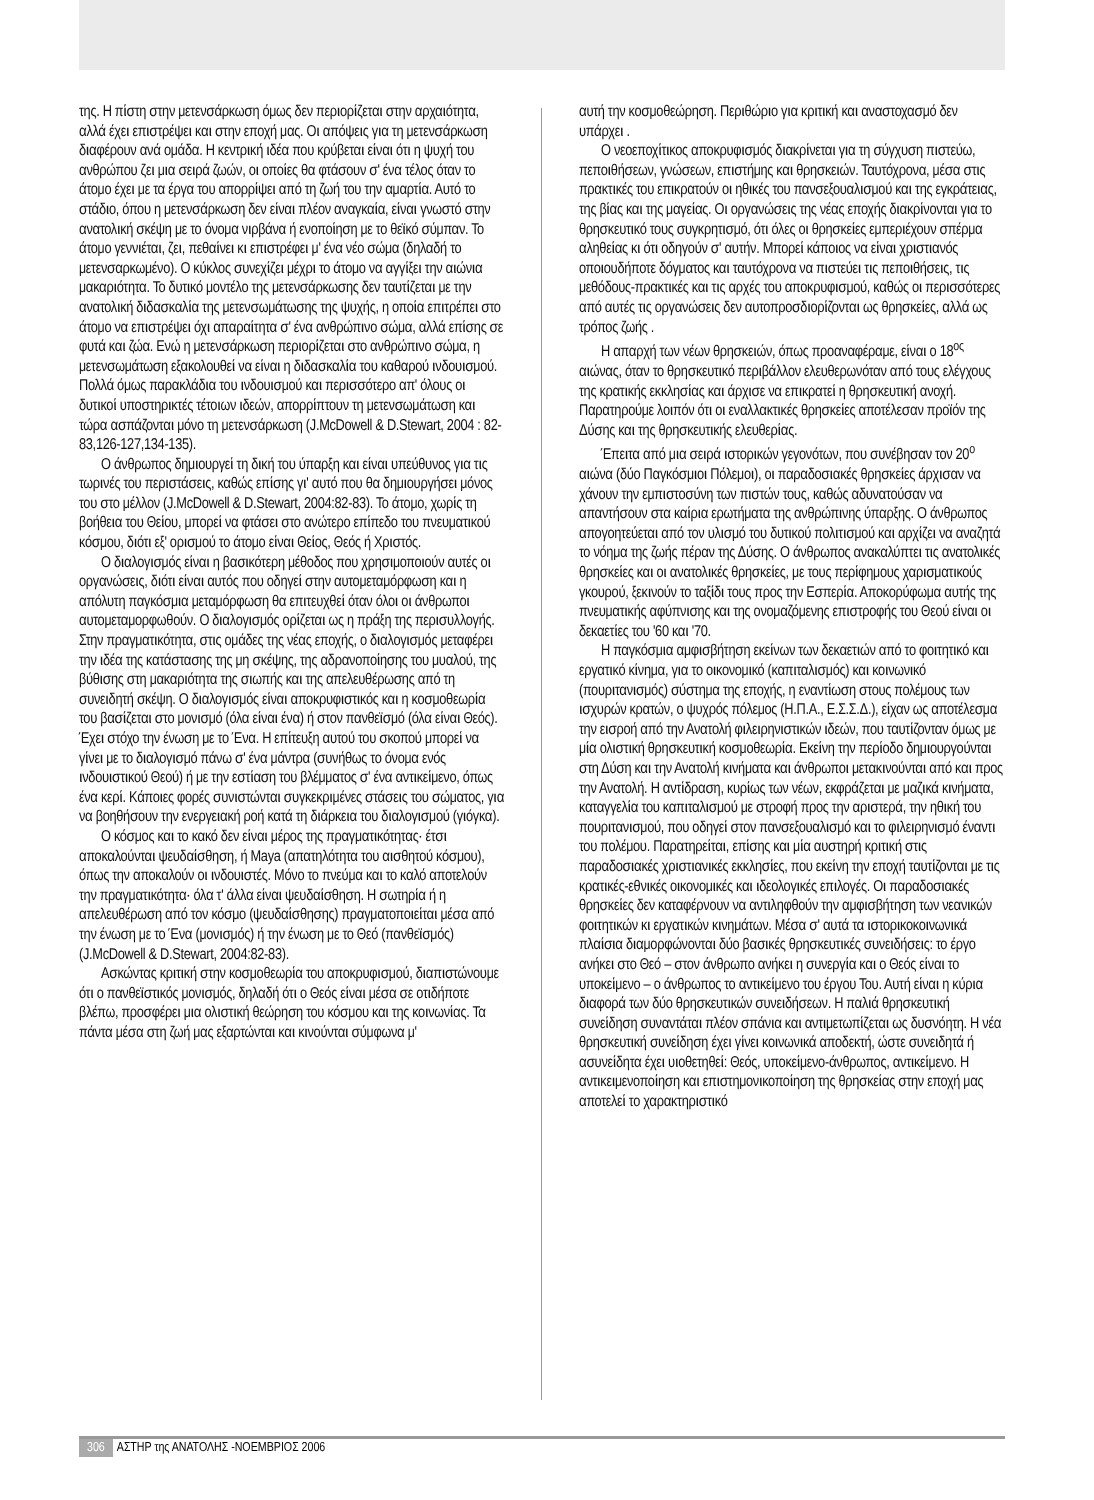της. Η πίστη στην μετενσάρκωση όμως δεν περιορίζεται στην αρχαιότητα, αλλά έχει επιστρέψει και στην εποχή μας. Οι απόψεις για τη μετενσάρκωση διαφέρουν ανά ομάδα. Η κεντρική ιδέα που κρύβεται είναι ότι η ψυχή του ανθρώπου ζει μια σειρά ζωών, οι οποίες θα φτάσουν σ' ένα τέλος όταν το άτομο έχει με τα έργα του απορρίψει από τη ζωή του την αμαρτία. Αυτό το στάδιο, όπου η μετενσάρκωση δεν είναι πλέον αναγκαία, είναι γνωστό στην ανατολική σκέψη με το όνομα νιρβάνα ή ενοποίηση με το θεϊκό σύμπαν. Το άτομο γεννιέται, ζει, πεθαίνει κι επιστρέφει μ' ένα νέο σώμα (δηλαδή το μετενσαρκωμένο). Ο κύκλος συνεχίζει μέχρι το άτομο να αγγίξει την αιώνια μακαριότητα. Το δυτικό μοντέλο της μετενσάρκωσης δεν ταυτίζεται με την ανατολική διδασκαλία της μετενσωμάτωσης της ψυχής, η οποία επιτρέπει στο άτομο να επιστρέψει όχι απαραίτητα σ' ένα ανθρώπινο σώμα, αλλά επίσης σε φυτά και ζώα. Ενώ η μετενσάρκωση περιορίζεται στο ανθρώπινο σώμα, η μετενσωμάτωση εξακολουθεί να είναι η διδασκαλία του καθαρού ινδουισμού. Πολλά όμως παρακλάδια του ινδουισμού και περισσότερο απ' όλους οι δυτικοί υποστηρικτές τέτοιων ιδεών, απορρίπτουν τη μετενσωμάτωση και τώρα ασπάζονται μόνο τη μετενσάρκωση (J.McDowell & D.Stewart, 2004 : 82-83,126-127,134-135).
Ο άνθρωπος δημιουργεί τη δική του ύπαρξη και είναι υπεύθυνος για τις τωρινές του περιστάσεις, καθώς επίσης γι' αυτό που θα δημιουργήσει μόνος του στο μέλλον (J.McDowell & D.Stewart, 2004:82-83). Το άτομο, χωρίς τη βοήθεια του Θείου, μπορεί να φτάσει στο ανώτερο επίπεδο του πνευματικού κόσμου, διότι εξ' ορισμού το άτομο είναι Θείος, Θεός ή Χριστός.
Ο διαλογισμός είναι η βασικότερη μέθοδος που χρησιμοποιούν αυτές οι οργανώσεις, διότι είναι αυτός που οδηγεί στην αυτομεταμόρφωση και η απόλυτη παγκόσμια μεταμόρφωση θα επιτευχθεί όταν όλοι οι άνθρωποι αυτομεταμορφωθούν. Ο διαλογισμός ορίζεται ως η πράξη της περισυλλογής. Στην πραγματικότητα, στις ομάδες της νέας εποχής, ο διαλογισμός μεταφέρει την ιδέα της κατάστασης της μη σκέψης, της αδρανοποίησης του μυαλού, της βύθισης στη μακαριότητα της σιωπής και της απελευθέρωσης από τη συνειδητή σκέψη. Ο διαλογισμός είναι αποκρυφιστικός και η κοσμοθεωρία του βασίζεται στο μονισμό (όλα είναι ένα) ή στον πανθεϊσμό (όλα είναι Θεός). Έχει στόχο την ένωση με το Ένα. Η επίτευξη αυτού του σκοπού μπορεί να γίνει με το διαλογισμό πάνω σ' ένα μάντρα (συνήθως το όνομα ενός ινδουιστικού Θεού) ή με την εστίαση του βλέμματος σ' ένα αντικείμενο, όπως ένα κερί. Κάποιες φορές συνιστώνται συγκεκριμένες στάσεις του σώματος, για να βοηθήσουν την ενεργειακή ροή κατά τη διάρκεια του διαλογισμού (γιόγκα).
Ο κόσμος και το κακό δεν είναι μέρος της πραγματικότητας· έτσι αποκαλούνται ψευδαίσθηση, ή Maya (απατηλότητα του αισθητού κόσμου), όπως την αποκαλούν οι ινδουιστές. Μόνο το πνεύμα και το καλό αποτελούν την πραγματικότητα· όλα τ' άλλα είναι ψευδαίσθηση. Η σωτηρία ή η απελευθέρωση από τον κόσμο (ψευδαίσθησης) πραγματοποιείται μέσα από την ένωση με το Ένα (μονισμός) ή την ένωση με το Θεό (πανθεϊσμός) (J.McDowell & D.Stewart, 2004:82-83).
Ασκώντας κριτική στην κοσμοθεωρία του αποκρυφισμού, διαπιστώνουμε ότι ο πανθεϊστικός μονισμός, δηλαδή ότι ο Θεός είναι μέσα σε οτιδήποτε βλέπω, προσφέρει μια ολιστική θεώρηση του κόσμου και της κοινωνίας. Τα πάντα μέσα στη ζωή μας εξαρτώνται και κινούνται σύμφωνα μ'
αυτή την κοσμοθεώρηση. Περιθώριο για κριτική και αναστοχασμό δεν υπάρχει .
Ο νεοεποχίτικος αποκρυφισμός διακρίνεται για τη σύγχυση πιστεύω, πεποιθήσεων, γνώσεων, επιστήμης και θρησκειών. Ταυτόχρονα, μέσα στις πρακτικές του επικρατούν οι ηθικές του πανσεξουαλισμού και της εγκράτειας, της βίας και της μαγείας. Οι οργανώσεις της νέας εποχής διακρίνονται για το θρησκευτικό τους συγκρητισμό, ότι όλες οι θρησκείες εμπεριέχουν σπέρμα αληθείας κι ότι οδηγούν σ' αυτήν. Μπορεί κάποιος να είναι χριστιανός οποιουδήποτε δόγματος και ταυτόχρονα να πιστεύει τις πεποιθήσεις, τις μεθόδους-πρακτικές και τις αρχές του αποκρυφισμού, καθώς οι περισσότερες από αυτές τις οργανώσεις δεν αυτοπροσδιορίζονται ως θρησκείες, αλλά ως τρόπος ζωής .
Η απαρχή των νέων θρησκειών, όπως προαναφέραμε, είναι ο 18<sup>ος</sup> αιώνας, όταν το θρησκευτικό περιβάλλον ελευθερωνόταν από τους ελέγχους της κρατικής εκκλησίας και άρχισε να επικρατεί η θρησκευτική ανοχή. Παρατηρούμε λοιπόν ότι οι εναλλακτικές θρησκείες αποτέλεσαν προϊόν της Δύσης και της θρησκευτικής ελευθερίας.
Έπειτα από μια σειρά ιστορικών γεγονότων, που συνέβησαν τον 20<sup>ο</sup> αιώνα (δύο Παγκόσμιοι Πόλεμοι), οι παραδοσιακές θρησκείες άρχισαν να χάνουν την εμπιστοσύνη των πιστών τους, καθώς αδυνατούσαν να απαντήσουν στα καίρια ερωτήματα της ανθρώπινης ύπαρξης. Ο άνθρωπος απογοητεύεται από τον υλισμό του δυτικού πολιτισμού και αρχίζει να αναζητά το νόημα της ζωής πέραν της Δύσης. Ο άνθρωπος ανακαλύπτει τις ανατολικές θρησκείες και οι ανατολικές θρησκείες, με τους περίφημους χαρισματικούς γκουρού, ξεκινούν το ταξίδι τους προς την Εσπερία. Αποκορύφωμα αυτής της πνευματικής αφύπνισης και της ονομαζόμενης επιστροφής του Θεού είναι οι δεκαετίες του '60 και '70.
Η παγκόσμια αμφισβήτηση εκείνων των δεκαετιών από το φοιτητικό και εργατικό κίνημα, για το οικονομικό (καπιταλισμός) και κοινωνικό (πουριτανισμός) σύστημα της εποχής, η εναντίωση στους πολέμους των ισχυρών κρατών, ο ψυχρός πόλεμος (Η.Π.Α., Ε.Σ.Σ.Δ.), είχαν ως αποτέλεσμα την εισροή από την Ανατολή φιλειρηνιστικών ιδεών, που ταυτίζονταν όμως με μία ολιστική θρησκευτική κοσμοθεωρία. Εκείνη την περίοδο δημιουργούνται στη Δύση και την Ανατολή κινήματα και άνθρωποι μετακινούνται από και προς την Ανατολή. Η αντίδραση, κυρίως των νέων, εκφράζεται με μαζικά κινήματα, καταγγελία του καπιταλισμού με στροφή προς την αριστερά, την ηθική του πουριτανισμού, που οδηγεί στον πανσεξουαλισμό και το φιλειρηνισμό έναντι του πολέμου. Παρατηρείται, επίσης και μία αυστηρή κριτική στις παραδοσιακές χριστιανικές εκκλησίες, που εκείνη την εποχή ταυτίζονται με τις κρατικές-εθνικές οικονομικές και ιδεολογικές επιλογές. Οι παραδοσιακές θρησκείες δεν καταφέρνουν να αντιληφθούν την αμφισβήτηση των νεανικών φοιτητικών κι εργατικών κινημάτων. Μέσα σ' αυτά τα ιστορικοκοινωνικά πλαίσια διαμορφώνονται δύο βασικές θρησκευτικές συνειδήσεις: το έργο ανήκει στο Θεό – στον άνθρωπο ανήκει η συνεργία και ο Θεός είναι το υποκείμενο – ο άνθρωπος το αντικείμενο του έργου Του. Αυτή είναι η κύρια διαφορά των δύο θρησκευτικών συνειδήσεων. Η παλιά θρησκευτική συνείδηση συναντάται πλέον σπάνια και αντιμετωπίζεται ως δυσνόητη. Η νέα θρησκευτική συνείδηση έχει γίνει κοινωνικά αποδεκτή, ώστε συνειδητά ή ασυνείδητα έχει υιοθετηθεί: Θεός, υποκείμενο-άνθρωπος, αντικείμενο. Η αντικειμενοποίηση και επιστημονικοποίηση της θρησκείας στην εποχή μας αποτελεί το χαρακτηριστικό
306 ΑΣΤΗΡ της ΑΝΑΤΟΛΗΣ -ΝΟΕΜΒΡΙΟΣ 2006